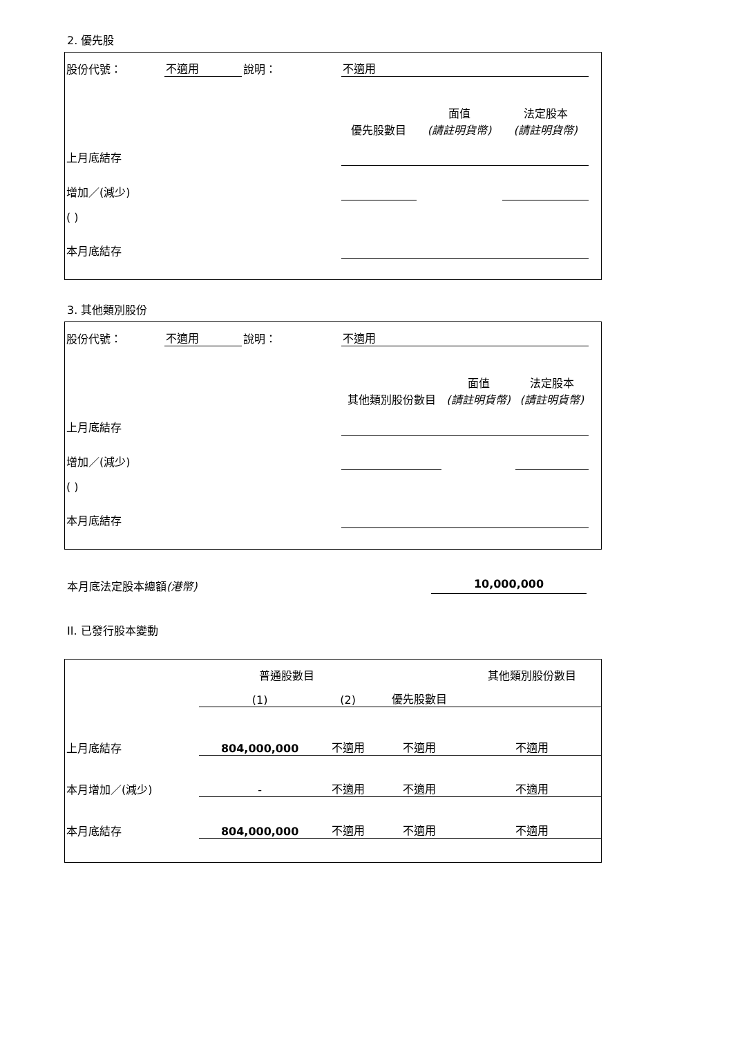2. 優先股
| 股份代號： | 不適用 | 說明： | 不適用 | | | | |
| | | | 優先股數目 | 面值 (請註明貨幣) | 法定股本 (請註明貨幣) | | |
| 上月底結存 | | | | | | | |
| 增加／(減少) | | | | | | | |
| ( ) | | | | | | | |
| 本月底結存 | | | | | | | |
3. 其他類別股份
| 股份代號： | 不適用 | 說明： | 不適用 | | | | |
| | | | 其他類別股份數目 | 面值 (請註明貨幣) | 法定股本 (請註明貨幣) | | |
| 上月底結存 | | | | | | | |
| 增加／(減少) | | | | | | | |
| ( ) | | | | | | | |
| 本月底結存 | | | | | | | |
本月底法定股本總額(港幣) 10,000,000
II. 已發行股本變動
| | 普通股數目 | | | 其他類別股份數目 |
| | (1) | (2) | 優先股數目 | |
| 上月底結存 | 804,000,000 | 不適用 | 不適用 | 不適用 |
| 本月增加／(減少) | - | 不適用 | 不適用 | 不適用 |
| 本月底結存 | 804,000,000 | 不適用 | 不適用 | 不適用 |